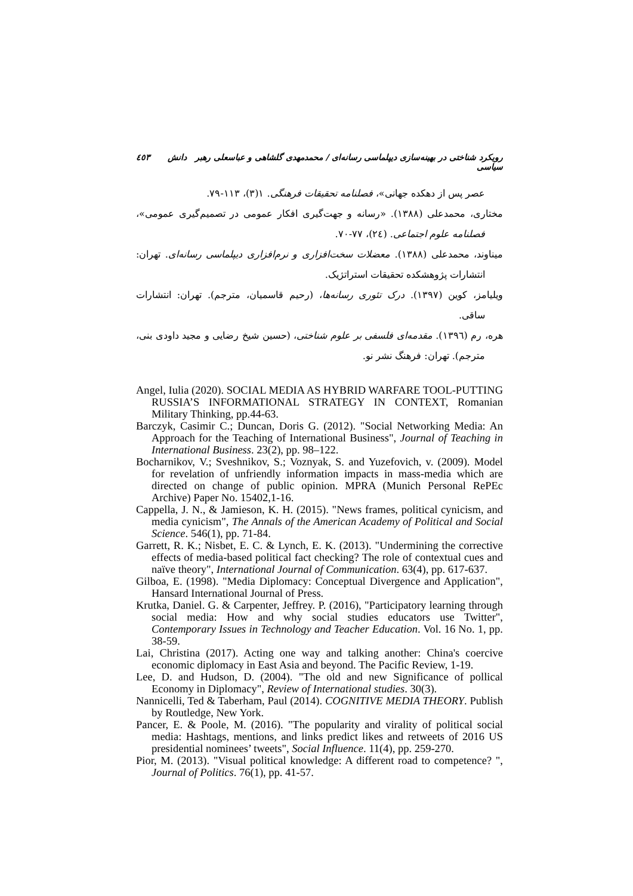رویکرد شناختی در بهینه‌سازی دیپلماسی رسانه‌ای / محمدمهدی گلشاهی و عباسعلی رهبر دانش سیاسی ٤٥٣
عصر پس از دهکده جهانی»، فصلنامه تحقیقات فرهنگی. ۱(۳)، ۱۱۳-۷۹.
مختاری، محمدعلی (۱۳۸۸). «رسانه و جهت‌گیری افکار عمومی در تصمیم‌گیری عمومی»، فصلنامه علوم اجتماعی. (٢٤)، ۷۷-۷۰.
میناوند، محمدعلی (۱۳۸۸). معضلات سخت‌افزاری و نرم‌افزاری دیپلماسی رسانه‌ای. تهران: انتشارات پژوهشکده تحقیقات استراتژیک.
ویلیامز، کوین (۱۳۹۷). درک تئوری رسانه‌ها، (رحیم قاسمیان، مترجم). تهران: انتشارات ساقی.
هره، رم (۱۳۹٦). مقدمه‌ای فلسفی بر علوم شناختی، (حسین شیخ رضایی و مجید داودی بنی، مترجم). تهران: فرهنگ نشر نو.
Angel, Iulia (2020). SOCIAL MEDIA AS HYBRID WARFARE TOOL-PUTTING RUSSIA’S INFORMATIONAL STRATEGY IN CONTEXT, Romanian Military Thinking, pp.44-63.
Barczyk, Casimir C.; Duncan, Doris G. (2012). "Social Networking Media: An Approach for the Teaching of International Business", Journal of Teaching in International Business. 23(2), pp. 98–122.
Bocharnikov, V.; Sveshnikov, S.; Voznyak, S. and Yuzefovich, v. (2009). Model for revelation of unfriendly information impacts in mass-media which are directed on change of public opinion. MPRA (Munich Personal RePEc Archive) Paper No. 15402,1-16.
Cappella, J. N., & Jamieson, K. H. (2015). "News frames, political cynicism, and media cynicism", The Annals of the American Academy of Political and Social Science. 546(1), pp. 71-84.
Garrett, R. K.; Nisbet, E. C. & Lynch, E. K. (2013). "Undermining the corrective effects of media-based political fact checking? The role of contextual cues and naïve theory", International Journal of Communication. 63(4), pp. 617-637.
Gilboa, E. (1998). "Media Diplomacy: Conceptual Divergence and Application", Hansard International Journal of Press.
Krutka, Daniel. G. & Carpenter, Jeffrey. P. (2016), "Participatory learning through social media: How and why social studies educators use Twitter", Contemporary Issues in Technology and Teacher Education. Vol. 16 No. 1, pp. 38-59.
Lai, Christina (2017). Acting one way and talking another: China's coercive economic diplomacy in East Asia and beyond. The Pacific Review, 1-19.
Lee, D. and Hudson, D. (2004). "The old and new Significance of pollical Economy in Diplomacy", Review of International studies. 30(3).
Nannicelli, Ted & Taberham, Paul (2014). COGNITIVE MEDIA THEORY. Publish by Routledge, New York.
Pancer, E. & Poole, M. (2016). "The popularity and virality of political social media: Hashtags, mentions, and links predict likes and retweets of 2016 US presidential nominees’ tweets", Social Influence. 11(4), pp. 259-270.
Pior, M. (2013). "Visual political knowledge: A different road to competence? ", Journal of Politics. 76(1), pp. 41-57.